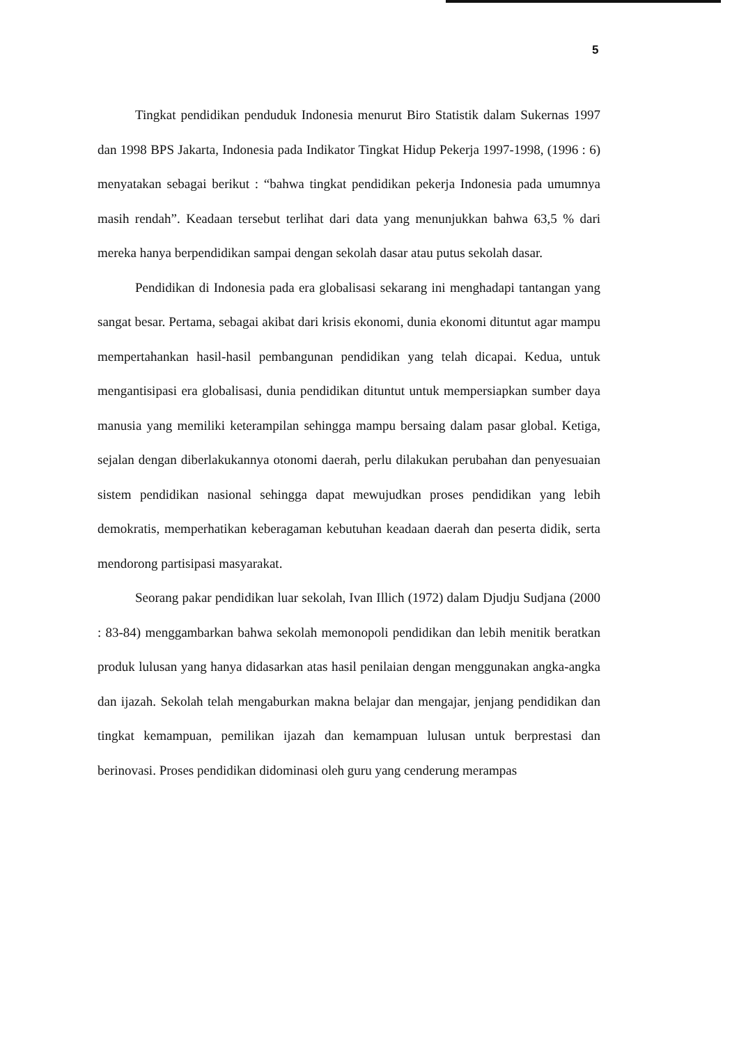5
Tingkat pendidikan penduduk Indonesia menurut Biro Statistik dalam Sukernas 1997 dan 1998 BPS Jakarta, Indonesia pada Indikator Tingkat Hidup Pekerja 1997-1998, (1996 : 6) menyatakan sebagai berikut : “bahwa tingkat pendidikan pekerja Indonesia pada umumnya masih rendah”. Keadaan tersebut terlihat dari data yang menunjukkan bahwa 63,5 % dari mereka hanya berpendidikan sampai dengan sekolah dasar atau putus sekolah dasar.
Pendidikan di Indonesia pada era globalisasi sekarang ini menghadapi tantangan yang sangat besar. Pertama, sebagai akibat dari krisis ekonomi, dunia ekonomi dituntut agar mampu mempertahankan hasil-hasil pembangunan pendidikan yang telah dicapai. Kedua, untuk mengantisipasi era globalisasi, dunia pendidikan dituntut untuk mempersiapkan sumber daya manusia yang memiliki keterampilan sehingga mampu bersaing dalam pasar global. Ketiga, sejalan dengan diberlakukannya otonomi daerah, perlu dilakukan perubahan dan penyesuaian sistem pendidikan nasional sehingga dapat mewujudkan proses pendidikan yang lebih demokratis, memperhatikan keberagaman kebutuhan keadaan daerah dan peserta didik, serta mendorong partisipasi masyarakat.
Seorang pakar pendidikan luar sekolah, Ivan Illich (1972) dalam Djudju Sudjana (2000 : 83-84) menggambarkan bahwa sekolah memonopoli pendidikan dan lebih menitik beratkan produk lulusan yang hanya didasarkan atas hasil penilaian dengan menggunakan angka-angka dan ijazah. Sekolah telah mengaburkan makna belajar dan mengajar, jenjang pendidikan dan tingkat kemampuan, pemilikan ijazah dan kemampuan lulusan untuk berprestasi dan berinovasi. Proses pendidikan didominasi oleh guru yang cenderung merampas